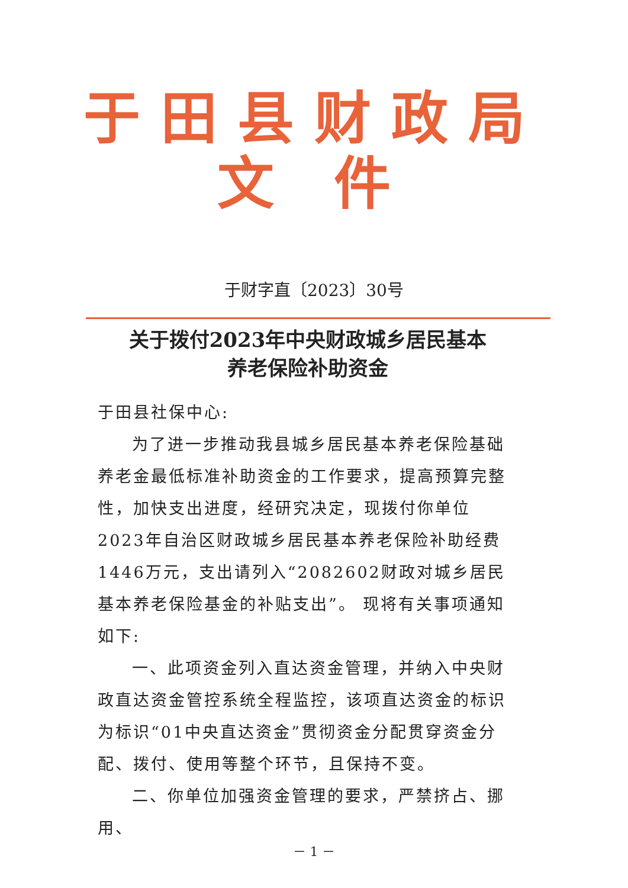于田县财政局
文 件
于财字直〔2023〕30号
关于拨付2023年中央财政城乡居民基本
养老保险补助资金
于田县社保中心:
为了进一步推动我县城乡居民基本养老保险基础养老金最低标准补助资金的工作要求，提高预算完整性，加快支出进度，经研究决定，现拨付你单位2023年自治区财政城乡居民基本养老保险补助经费1446万元，支出请列入“2082602财政对城乡居民基本养老保险基金的补贴支出”。 现将有关事项通知如下:
一、此项资金列入直达资金管理，并纳入中央财政直达资金管控系统全程监控，该项直达资金的标识为标识“01中央直达资金”贯彻资金分配贯穿资金分配、拨付、使用等整个环节，且保持不变。
二、你单位加强资金管理的要求，严禁挤占、挪用、
－ 1 －